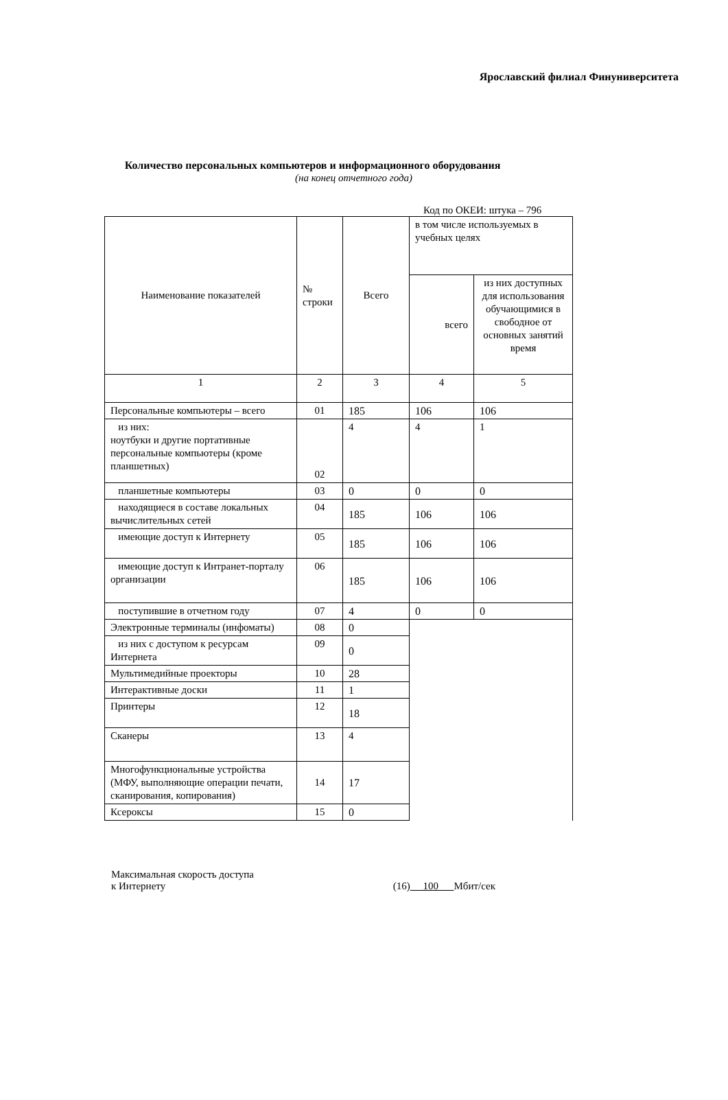Ярославский филиал Финуниверситета
Количество персональных компьютеров и информационного оборудования
(на конец отчетного года)
Код по ОКЕИ: штука – 796
| Наименование показателей | № строки | Всего | в том числе используемых в учебных целях | |
| --- | --- | --- | --- | --- |
| | | | всего | из них доступных для использования обучающимися в свободное от основных занятий время |
| 1 | 2 | 3 | 4 | 5 |
| Персональные компьютеры – всего | 01 | 185 | 106 | 106 |
| из них: ноутбуки и другие портативные персональные компьютеры (кроме планшетных) | 02 | 4 | 4 | 1 |
| планшетные компьютеры | 03 | 0 | 0 | 0 |
| находящиеся в составе локальных вычислительных сетей | 04 | 185 | 106 | 106 |
| имеющие доступ к Интернету | 05 | 185 | 106 | 106 |
| имеющие доступ к Интранет-порталу организации | 06 | 185 | 106 | 106 |
| поступившие в отчетном году | 07 | 4 | 0 | 0 |
| Электронные терминалы (инфоматы) | 08 | 0 | | |
| из них с доступом к ресурсам Интернета | 09 | 0 | | |
| Мультимедийные проекторы | 10 | 28 | | |
| Интерактивные доски | 11 | 1 | | |
| Принтеры | 12 | 18 | | |
| Сканеры | 13 | 4 | | |
| Многофункциональные устройства (МФУ, выполняющие операции печати, сканирования, копирования) | 14 | 17 | | |
| Ксероксы | 15 | 0 | | |
Максимальная скорость доступа
к Интернету
(16) 100 Мбит/сек